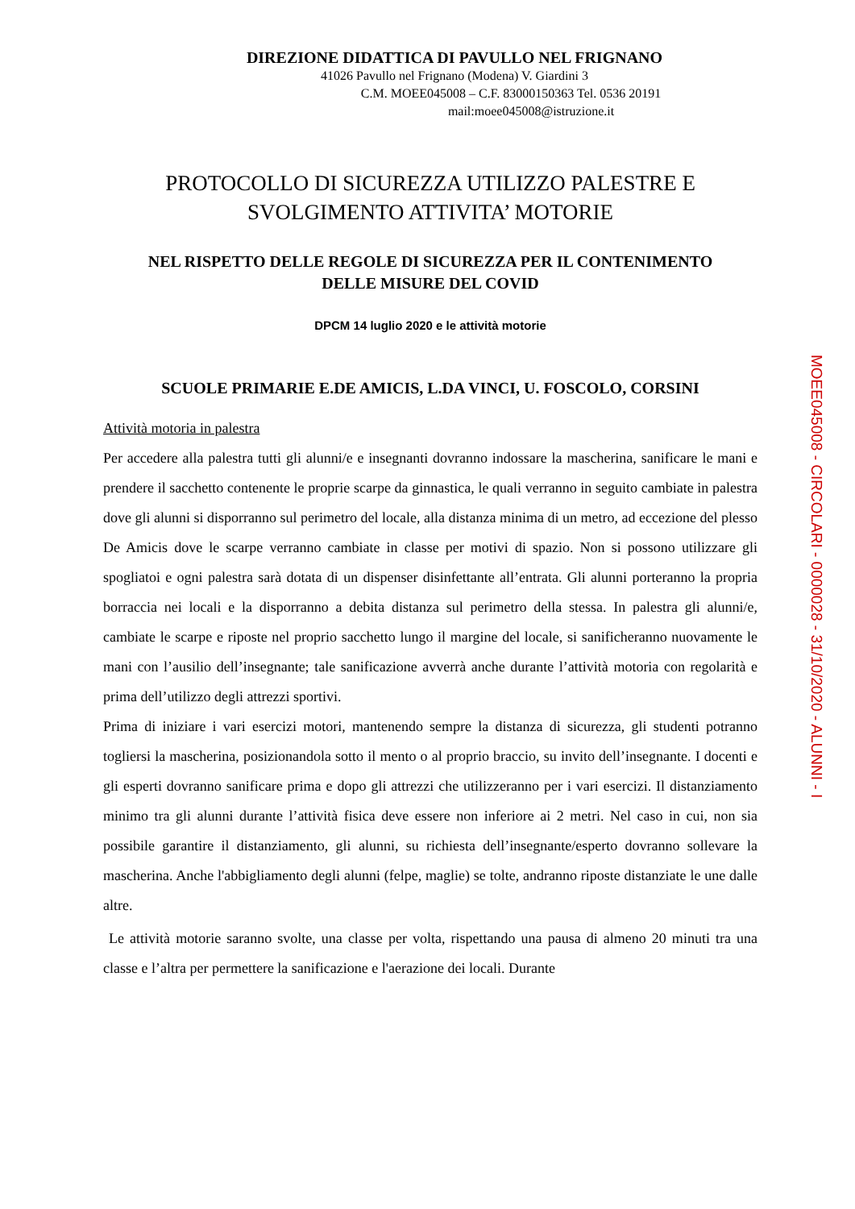DIREZIONE DIDATTICA DI PAVULLO NEL FRIGNANO
41026 Pavullo nel Frignano (Modena) V. Giardini 3
C.M. MOEE045008 – C.F. 83000150363 Tel. 0536 20191
mail:moee045008@istruzione.it
PROTOCOLLO DI SICUREZZA UTILIZZO PALESTRE E
SVOLGIMENTO ATTIVITA’ MOTORIE
NEL RISPETTO DELLE REGOLE DI SICUREZZA PER IL CONTENIMENTO
DELLE MISURE DEL COVID
DPCM 14 luglio 2020 e le attività motorie
SCUOLE PRIMARIE E.DE AMICIS, L.DA VINCI, U. FOSCOLO, CORSINI
Attività motoria in palestra
Per accedere alla palestra tutti gli alunni/e e insegnanti dovranno indossare la mascherina, sanificare le mani e prendere il sacchetto contenente le proprie scarpe da ginnastica, le quali verranno in seguito cambiate in palestra dove gli alunni si disporranno sul perimetro del locale, alla distanza minima di un metro, ad eccezione del plesso De Amicis dove le scarpe verranno cambiate in classe per motivi di spazio. Non si possono utilizzare gli spogliatoi e ogni palestra sarà dotata di un dispenser disinfettante all’entrata. Gli alunni porteranno la propria borraccia nei locali e la disporranno a debita distanza sul perimetro della stessa. In palestra gli alunni/e, cambiate le scarpe e riposte nel proprio sacchetto lungo il margine del locale, si sanificheranno nuovamente le mani con l’ausilio dell’insegnante; tale sanificazione avverrà anche durante l’attività motoria con regolarità e prima dell’utilizzo degli attrezzi sportivi.
Prima di iniziare i vari esercizi motori, mantenendo sempre la distanza di sicurezza, gli studenti potranno togliersi la mascherina, posizionandola sotto il mento o al proprio braccio, su invito dell’insegnante. I docenti e gli esperti dovranno sanificare prima e dopo gli attrezzi che utilizzeranno per i vari esercizi. Il distanziamento minimo tra gli alunni durante l’attività fisica deve essere non inferiore ai 2 metri. Nel caso in cui, non sia possibile garantire il distanziamento, gli alunni, su richiesta dell’insegnante/esperto dovranno sollevare la mascherina. Anche l'abbigliamento degli alunni (felpe, maglie) se tolte, andranno riposte distanziate le une dalle altre.
Le attività motorie saranno svolte, una classe per volta, rispettando una pausa di almeno 20 minuti tra una classe e l’altra per permettere la sanificazione e l'aerazione dei locali. Durante
MOEE045008 - CIRCOLARI - 0000028 - 31/10/2020 - ALUNNI - I